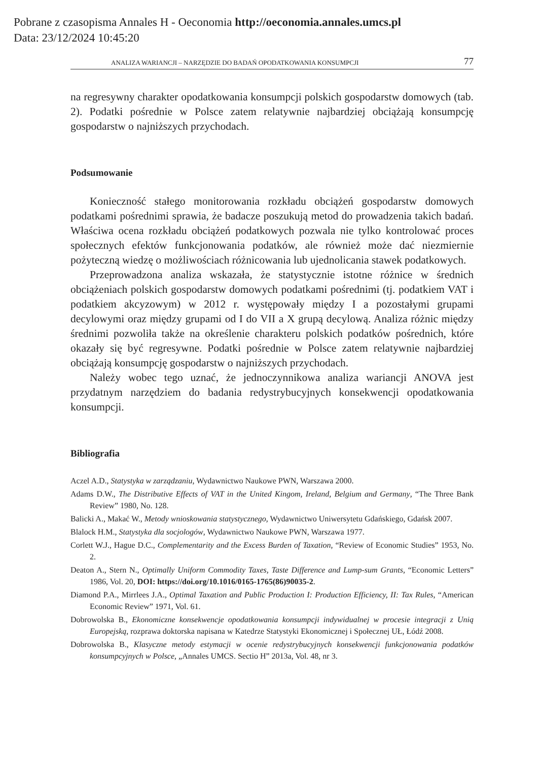Pobrane z czasopisma Annales H - Oeconomia http://oeconomia.annales.umcs.pl
Data: 23/12/2024 10:45:20
ANALIZA WARIANCJI – NARZĘDZIE DO BADAŃ OPODATKOWANIA KONSUMPCJI 77
na regresywny charakter opodatkowania konsumpcji polskich gospodarstw domowych (tab. 2). Podatki pośrednie w Polsce zatem relatywnie najbardziej obciążają konsumpcję gospodarstw o najniższych przychodach.
Podsumowanie
Konieczność stałego monitorowania rozkładu obciążeń gospodarstw domowych podatkami pośrednimi sprawia, że badacze poszukują metod do prowadzenia takich badań. Właściwa ocena rozkładu obciążeń podatkowych pozwala nie tylko kontrolować proces społecznych efektów funkcjonowania podatków, ale również może dać niezmiernie pożyteczną wiedzę o możliwościach różnicowania lub ujednolicania stawek podatkowych.
Przeprowadzona analiza wskazała, że statystycznie istotne różnice w średnich obciążeniach polskich gospodarstw domowych podatkami pośrednimi (tj. podatkiem VAT i podatkiem akcyzowym) w 2012 r. występowały między I a pozostałymi grupami decylowymi oraz między grupami od I do VII a X grupą decylową. Analiza różnic między średnimi pozwoliła także na określenie charakteru polskich podatków pośrednich, które okazały się być regresywne. Podatki pośrednie w Polsce zatem relatywnie najbardziej obciążają konsumpcję gospodarstw o najniższych przychodach.
Należy wobec tego uznać, że jednoczynnikowa analiza wariancji ANOVA jest przydatnym narzędziem do badania redystrybucyjnych konsekwencji opodatkowania konsumpcji.
Bibliografia
Aczel A.D., Statystyka w zarządzaniu, Wydawnictwo Naukowe PWN, Warszawa 2000.
Adams D.W., The Distributive Effects of VAT in the United Kingom, Ireland, Belgium and Germany, “The Three Bank Review” 1980, No. 128.
Balicki A., Makać W., Metody wnioskowania statystycznego, Wydawnictwo Uniwersytetu Gdańskiego, Gdańsk 2007.
Blalock H.M., Statystyka dla socjologów, Wydawnictwo Naukowe PWN, Warszawa 1977.
Corlett W.J., Hague D.C., Complementarity and the Excess Burden of Taxation, “Review of Economic Studies” 1953, No. 2.
Deaton A., Stern N., Optimally Uniform Commodity Taxes, Taste Difference and Lump-sum Grants, “Economic Letters” 1986, Vol. 20, DOI: https://doi.org/10.1016/0165-1765(86)90035-2.
Diamond P.A., Mirrlees J.A., Optimal Taxation and Public Production I: Production Efficiency, II: Tax Rules, “American Economic Review” 1971, Vol. 61.
Dobrowolska B., Ekonomiczne konsekwencje opodatkowania konsumpcji indywidualnej w procesie integracji z Unią Europejską, rozprawa doktorska napisana w Katedrze Statystyki Ekonomicznej i Społecznej UŁ, Łódź 2008.
Dobrowolska B., Klasyczne metody estymacji w ocenie redystrybucyjnych konsekwencji funkcjonowania podatków konsumpcyjnych w Polsce, „Annales UMCS. Sectio H” 2013a, Vol. 48, nr 3.